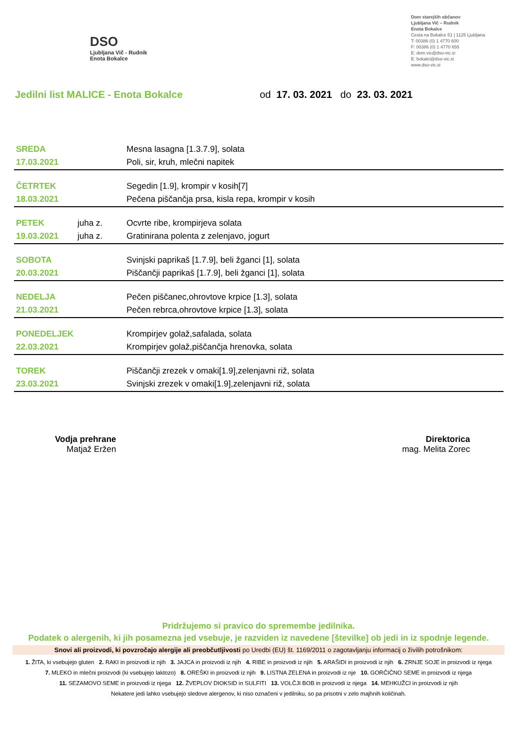DSO
Ljubljana Vič - Rudnik
Enota Bokalce
Dom starejših občanov
Ljubljana Vič – Rudnik
Enota Bokalce
Cesta na Bokalce 51 | 1125 Ljubljana
T: 00386 (0) 1 4770 600
F: 00386 (0) 1 4770 655
E: dom.vic@dso-vic.si
E: bokalci@dso-vic.si
www.dso-vic.si
Jedilni list MALICE - Enota Bokalce od 17. 03. 2021 do 23. 03. 2021
| SREDA | | Mesna lasagna [1.3.7.9], solata |
| 17.03.2021 | | Poli, sir, kruh, mlečni napitek |
| ČETRTEK | | Segedin [1.9], krompir v kosih[7] |
| 18.03.2021 | | Pečena piščančja prsa, kisla repa, krompir v kosih |
| PETEK | juha z. | Ocvrte ribe, krompirjeva solata |
| 19.03.2021 | juha z. | Gratinirana polenta z zelenjavo, jogurt |
| SOBOTA | | Svinjski paprikaš [1.7.9], beli žganci [1], solata |
| 20.03.2021 | | Piščančji paprikaš [1.7.9], beli žganci [1], solata |
| NEDELJA | | Pečen piščanec,ohrovtove krpice [1.3], solata |
| 21.03.2021 | | Pečen rebrca,ohrovtove krpice [1.3], solata |
| PONEDELJEK | | Krompirjev golaž,safalada, solata |
| 22.03.2021 | | Krompirjev golaž,piščančja hrenovka, solata |
| TOREK | | Piščančji zrezek v omaki[1.9],zelenjavni riž, solata |
| 23.03.2021 | | Svinjski zrezek v omaki[1.9],zelenjavni riž, solata |
Vodja prehrane
Matjaž Eržen
Direktorica
mag. Melita Zorec
Pridržujemo si pravico do spremembe jedilnika.
Podatek o alergenih, ki jih posamezna jed vsebuje, je razviden iz navedene [številke] ob jedi in iz spodnje legende.
Snovi ali proizvodi, ki povzročajo alergije ali preobčutljivosti po Uredbi (EU) št. 1169/2011 o zagotavljanju informacij o živilih potrošnikom:
1. ŽITA, ki vsebujejo gluten 2. RAKI in proizvodi iz njih 3. JAJCA in proizvodi iz njih 4. RIBE in proizvodi iz njih 5. ARAŠIDI in proizvodi iz njih 6. ZRNJE SOJE in proizvodi iz njega
7. MLEKO in mlečni proizvodi (ki vsebujejo laktozo) 8. OREŠKI in proizvodi iz njih 9. LISTNA ZELENA in proizvodi iz nje 10. GORČIČNO SEME in proizvodi iz njega
11. SEZAMOVO SEME in proizvodi iz njega 12. ŽVEPLOV DIOKSID in SULFITI 13. VOLČJI BOB in proizvodi iz njega 14. MEHKUŽCI in proizvodi iz njih
Nekatere jedi lahko vsebujejo sledove alergenov, ki niso označeni v jedilniku, so pa prisotni v zelo majhnih količinah.